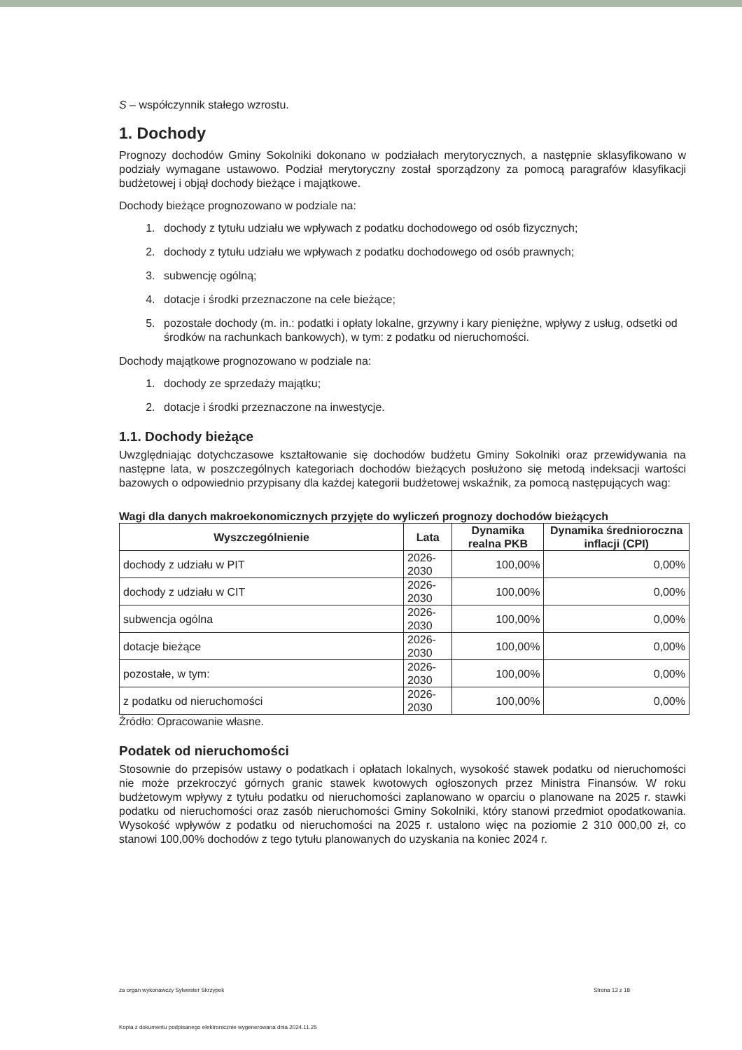S – współczynnik stałego wzrostu.
1. Dochody
Prognozy dochodów Gminy Sokolniki dokonano w podziałach merytorycznych, a następnie sklasyfikowano w podziały wymagane ustawowo. Podział merytoryczny został sporządzony za pomocą paragrafów klasyfikacji budżetowej i objął dochody bieżące i majątkowe.
Dochody bieżące prognozowano w podziale na:
1. dochody z tytułu udziału we wpływach z podatku dochodowego od osób fizycznych;
2. dochody z tytułu udziału we wpływach z podatku dochodowego od osób prawnych;
3. subwencję ogólną;
4. dotacje i środki przeznaczone na cele bieżące;
5. pozostałe dochody (m. in.: podatki i opłaty lokalne, grzywny i kary pieniężne, wpływy z usług, odsetki od środków na rachunkach bankowych), w tym: z podatku od nieruchomości.
Dochody majątkowe prognozowano w podziale na:
1. dochody ze sprzedaży majątku;
2. dotacje i środki przeznaczone na inwestycje.
1.1. Dochody bieżące
Uwzględniając dotychczasowe kształtowanie się dochodów budżetu Gminy Sokolniki oraz przewidywania na następne lata, w poszczególnych kategoriach dochodów bieżących posłużono się metodą indeksacji wartości bazowych o odpowiednio przypisany dla każdej kategorii budżetowej wskaźnik, za pomocą następujących wag:
Wagi dla danych makroekonomicznych przyjęte do wyliczeń prognozy dochodów bieżących
| Wyszczególnienie | Lata | Dynamika realna PKB | Dynamika średnioroczna inflacji (CPI) |
| --- | --- | --- | --- |
| dochody z udziału w PIT | 2026-2030 | 100,00% | 0,00% |
| dochody z udziału w CIT | 2026-2030 | 100,00% | 0,00% |
| subwencja ogólna | 2026-2030 | 100,00% | 0,00% |
| dotacje bieżące | 2026-2030 | 100,00% | 0,00% |
| pozostałe, w tym: | 2026-2030 | 100,00% | 0,00% |
| z podatku od nieruchomości | 2026-2030 | 100,00% | 0,00% |
Źródło: Opracowanie własne.
Podatek od nieruchomości
Stosownie do przepisów ustawy o podatkach i opłatach lokalnych, wysokość stawek podatku od nieruchomości nie może przekroczyć górnych granic stawek kwotowych ogłoszonych przez Ministra Finansów. W roku budżetowym wpływy z tytułu podatku od nieruchomości zaplanowano w oparciu o planowane na 2025 r. stawki podatku od nieruchomości oraz zasób nieruchomości Gminy Sokolniki, który stanowi przedmiot opodatkowania. Wysokość wpływów z podatku od nieruchomości na 2025 r. ustalono więc na poziomie 2 310 000,00 zł, co stanowi 100,00% dochodów z tego tytułu planowanych do uzyskania na koniec 2024 r.
za organ wykonawczy Sylwester Skrzypek Strona 13 z 18
Kopia z dokumentu podpisanego elektronicznie wygenerowana dnia 2024.11.25